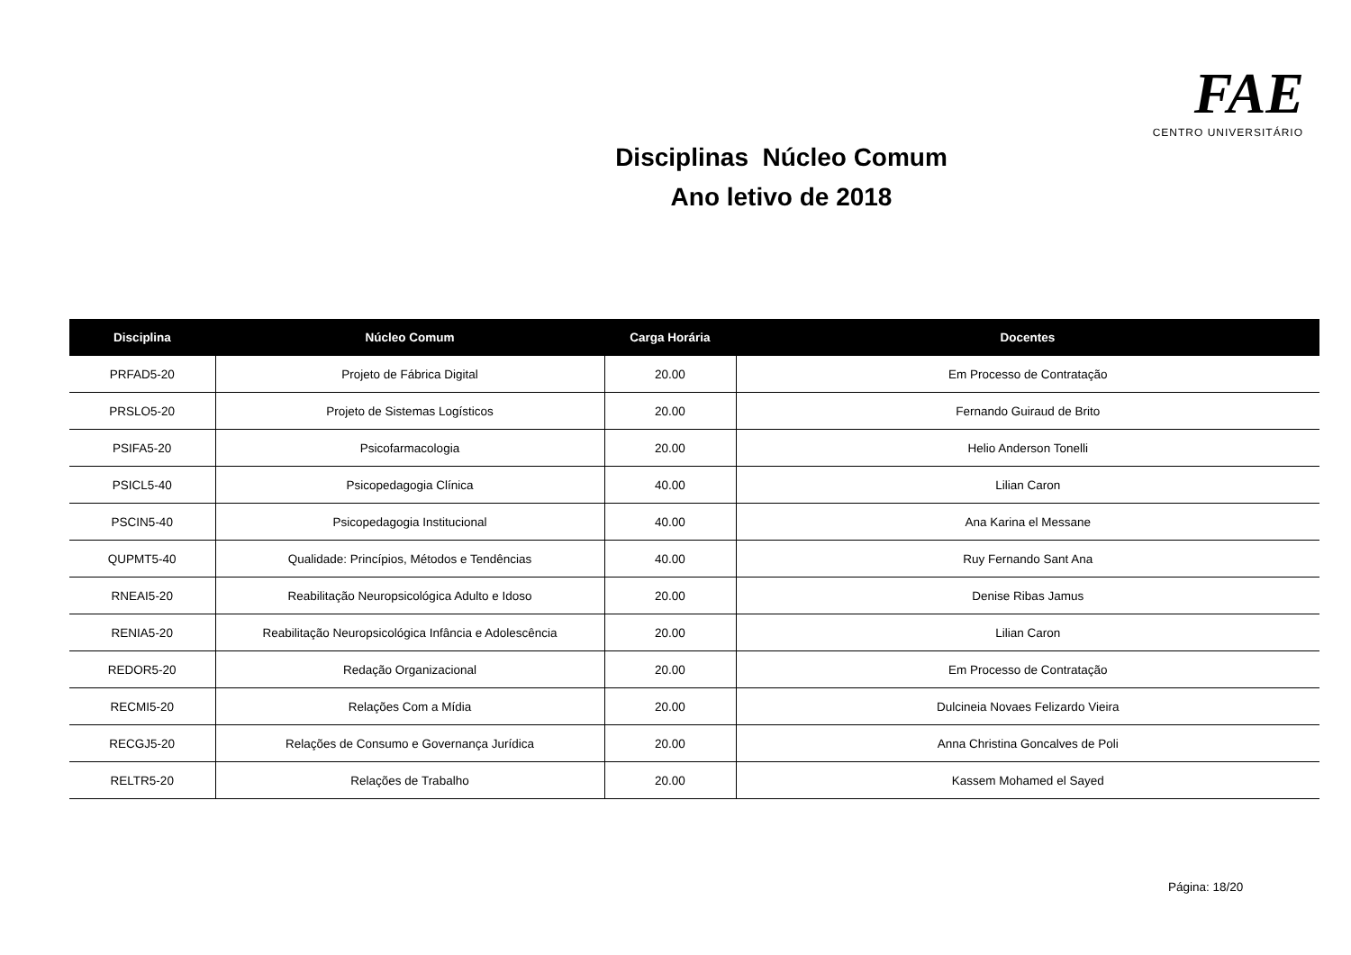FAE CENTRO UNIVERSITÁRIO
Disciplinas Núcleo Comum
Ano letivo de 2018
| Disciplina | Núcleo Comum | Carga Horária | Docentes |
| --- | --- | --- | --- |
| PRFAD5-20 | Projeto de Fábrica Digital | 20.00 | Em Processo de Contratação |
| PRSLO5-20 | Projeto de Sistemas Logísticos | 20.00 | Fernando Guiraud de Brito |
| PSIFA5-20 | Psicofarmacologia | 20.00 | Helio Anderson Tonelli |
| PSICL5-40 | Psicopedagogia Clínica | 40.00 | Lilian Caron |
| PSCIN5-40 | Psicopedagogia Institucional | 40.00 | Ana Karina el Messane |
| QUPMT5-40 | Qualidade: Princípios, Métodos e Tendências | 40.00 | Ruy Fernando Sant Ana |
| RNEAI5-20 | Reabilitação Neuropsicológica Adulto e Idoso | 20.00 | Denise Ribas Jamus |
| RENIA5-20 | Reabilitação Neuropsicológica Infância e Adolescência | 20.00 | Lilian Caron |
| REDOR5-20 | Redação Organizacional | 20.00 | Em Processo de Contratação |
| RECMI5-20 | Relações Com a Mídia | 20.00 | Dulcineia Novaes Felizardo Vieira |
| RECGJ5-20 | Relações de Consumo e Governança Jurídica | 20.00 | Anna Christina Goncalves de Poli |
| RELTR5-20 | Relações de Trabalho | 20.00 | Kassem Mohamed el Sayed |
Página: 18/20